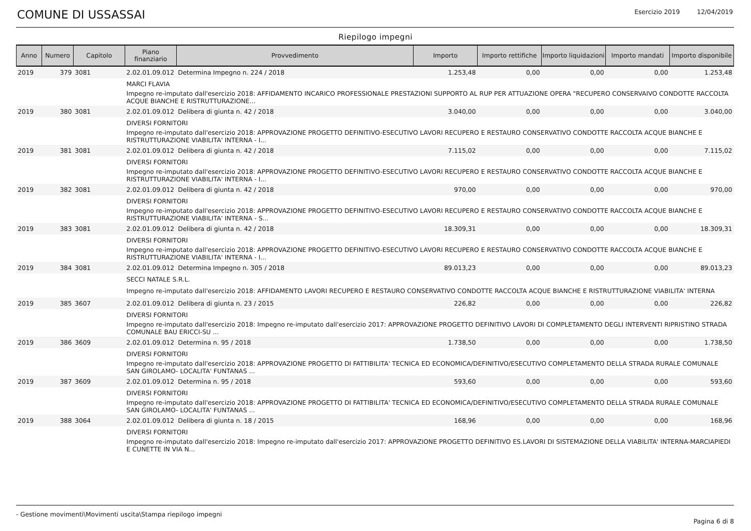COMUNE DI USSASSAI
Esercizio 2019 12/04/2019
Riepilogo impegni
| Anno | Numero | Capitolo | Piano finanziario | Provvedimento | Importo | Importo rettifiche | Importo liquidazioni | Importo mandati | Importo disponibile |
| --- | --- | --- | --- | --- | --- | --- | --- | --- | --- |
| 2019 | 379 | 3081 | 2.02.01.09.012 | Determina Impegno n. 224 / 2018 | 1.253,48 | 0,00 | 0,00 | 0,00 | 1.253,48 |
| | | | MARCI FLAVIA | | | | | | |
| | | | Impegno re-imputato dall'esercizio 2018: AFFIDAMENTO INCARICO PROFESSIONALE PRESTAZIONI SUPPORTO AL RUP PER ATTUAZIONE OPERA "RECUPERO CONSERVAIVO CONDOTTE RACCOLTA ACQUE BIANCHE E RISTRUTTURAZIONE... | | | | | | |
| 2019 | 380 | 3081 | 2.02.01.09.012 | Delibera di giunta n. 42 / 2018 | 3.040,00 | 0,00 | 0,00 | 0,00 | 3.040,00 |
| | | | DIVERSI FORNITORI | | | | | | |
| | | | Impegno re-imputato dall'esercizio 2018: APPROVAZIONE PROGETTO DEFINITIVO-ESECUTIVO LAVORI RECUPERO E RESTAURO CONSERVATIVO CONDOTTE RACCOLTA ACQUE BIANCHE E RISTRUTTURAZIONE VIABILITA' INTERNA - I... | | | | | | |
| 2019 | 381 | 3081 | 2.02.01.09.012 | Delibera di giunta n. 42 / 2018 | 7.115,02 | 0,00 | 0,00 | 0,00 | 7.115,02 |
| | | | DIVERSI FORNITORI | | | | | | |
| | | | Impegno re-imputato dall'esercizio 2018: APPROVAZIONE PROGETTO DEFINITIVO-ESECUTIVO LAVORI RECUPERO E RESTAURO CONSERVATIVO CONDOTTE RACCOLTA ACQUE BIANCHE E RISTRUTTURAZIONE VIABILITA' INTERNA - I... | | | | | | |
| 2019 | 382 | 3081 | 2.02.01.09.012 | Delibera di giunta n. 42 / 2018 | 970,00 | 0,00 | 0,00 | 0,00 | 970,00 |
| | | | DIVERSI FORNITORI | | | | | | |
| | | | Impegno re-imputato dall'esercizio 2018: APPROVAZIONE PROGETTO DEFINITIVO-ESECUTIVO LAVORI RECUPERO E RESTAURO CONSERVATIVO CONDOTTE RACCOLTA ACQUE BIANCHE E RISTRUTTURAZIONE VIABILITA' INTERNA - S... | | | | | | |
| 2019 | 383 | 3081 | 2.02.01.09.012 | Delibera di giunta n. 42 / 2018 | 18.309,31 | 0,00 | 0,00 | 0,00 | 18.309,31 |
| | | | DIVERSI FORNITORI | | | | | | |
| | | | Impegno re-imputato dall'esercizio 2018: APPROVAZIONE PROGETTO DEFINITIVO-ESECUTIVO LAVORI RECUPERO E RESTAURO CONSERVATIVO CONDOTTE RACCOLTA ACQUE BIANCHE E RISTRUTTURAZIONE VIABILITA' INTERNA - I... | | | | | | |
| 2019 | 384 | 3081 | 2.02.01.09.012 | Determina Impegno n. 305 / 2018 | 89.013,23 | 0,00 | 0,00 | 0,00 | 89.013,23 |
| | | | SECCI NATALE S.R.L. | | | | | | |
| | | | Impegno re-imputato dall'esercizio 2018: AFFIDAMENTO LAVORI RECUPERO E RESTAURO CONSERVATIVO CONDOTTE RACCOLTA ACQUE BIANCHE E RISTRUTTURAZIONE VIABILITA' INTERNA | | | | | | |
| 2019 | 385 | 3607 | 2.02.01.09.012 | Delibera di giunta n. 23 / 2015 | 226,82 | 0,00 | 0,00 | 0,00 | 226,82 |
| | | | DIVERSI FORNITORI | | | | | | |
| | | | Impegno re-imputato dall'esercizio 2018: Impegno re-imputato dall'esercizio 2017: APPROVAZIONE PROGETTO DEFINITIVO LAVORI DI COMPLETAMENTO DEGLI INTERVENTI RIPRISTINO STRADA COMUNALE BAU ERICCI-SU ... | | | | | | |
| 2019 | 386 | 3609 | 2.02.01.09.012 | Determina n. 95 / 2018 | 1.738,50 | 0,00 | 0,00 | 0,00 | 1.738,50 |
| | | | DIVERSI FORNITORI | | | | | | |
| | | | Impegno re-imputato dall'esercizio 2018: APPROVAZIONE PROGETTO DI FATTIBILITA' TECNICA ED ECONOMICA/DEFINITIVO/ESECUTIVO COMPLETAMENTO DELLA STRADA RURALE COMUNALE SAN GIROLAMO- LOCALITA' FUNTANAS ... | | | | | | |
| 2019 | 387 | 3609 | 2.02.01.09.012 | Determina n. 95 / 2018 | 593,60 | 0,00 | 0,00 | 0,00 | 593,60 |
| | | | DIVERSI FORNITORI | | | | | | |
| | | | Impegno re-imputato dall'esercizio 2018: APPROVAZIONE PROGETTO DI FATTIBILITA' TECNICA ED ECONOMICA/DEFINITIVO/ESECUTIVO COMPLETAMENTO DELLA STRADA RURALE COMUNALE SAN GIROLAMO- LOCALITA' FUNTANAS ... | | | | | | |
| 2019 | 388 | 3064 | 2.02.01.09.012 | Delibera di giunta n. 18 / 2015 | 168,96 | 0,00 | 0,00 | 0,00 | 168,96 |
| | | | DIVERSI FORNITORI | | | | | | |
| | | | Impegno re-imputato dall'esercizio 2018: Impegno re-imputato dall'esercizio 2017: APPROVAZIONE PROGETTO DEFINITIVO ES.LAVORI DI SISTEMAZIONE DELLA VIABILITA' INTERNA-MARCIAPIEDI E CUNETTE IN VIA N... | | | | | | |
- Gestione movimenti\Movimenti uscita\Stampa riepilogo impegni
Pagina 6 di 8